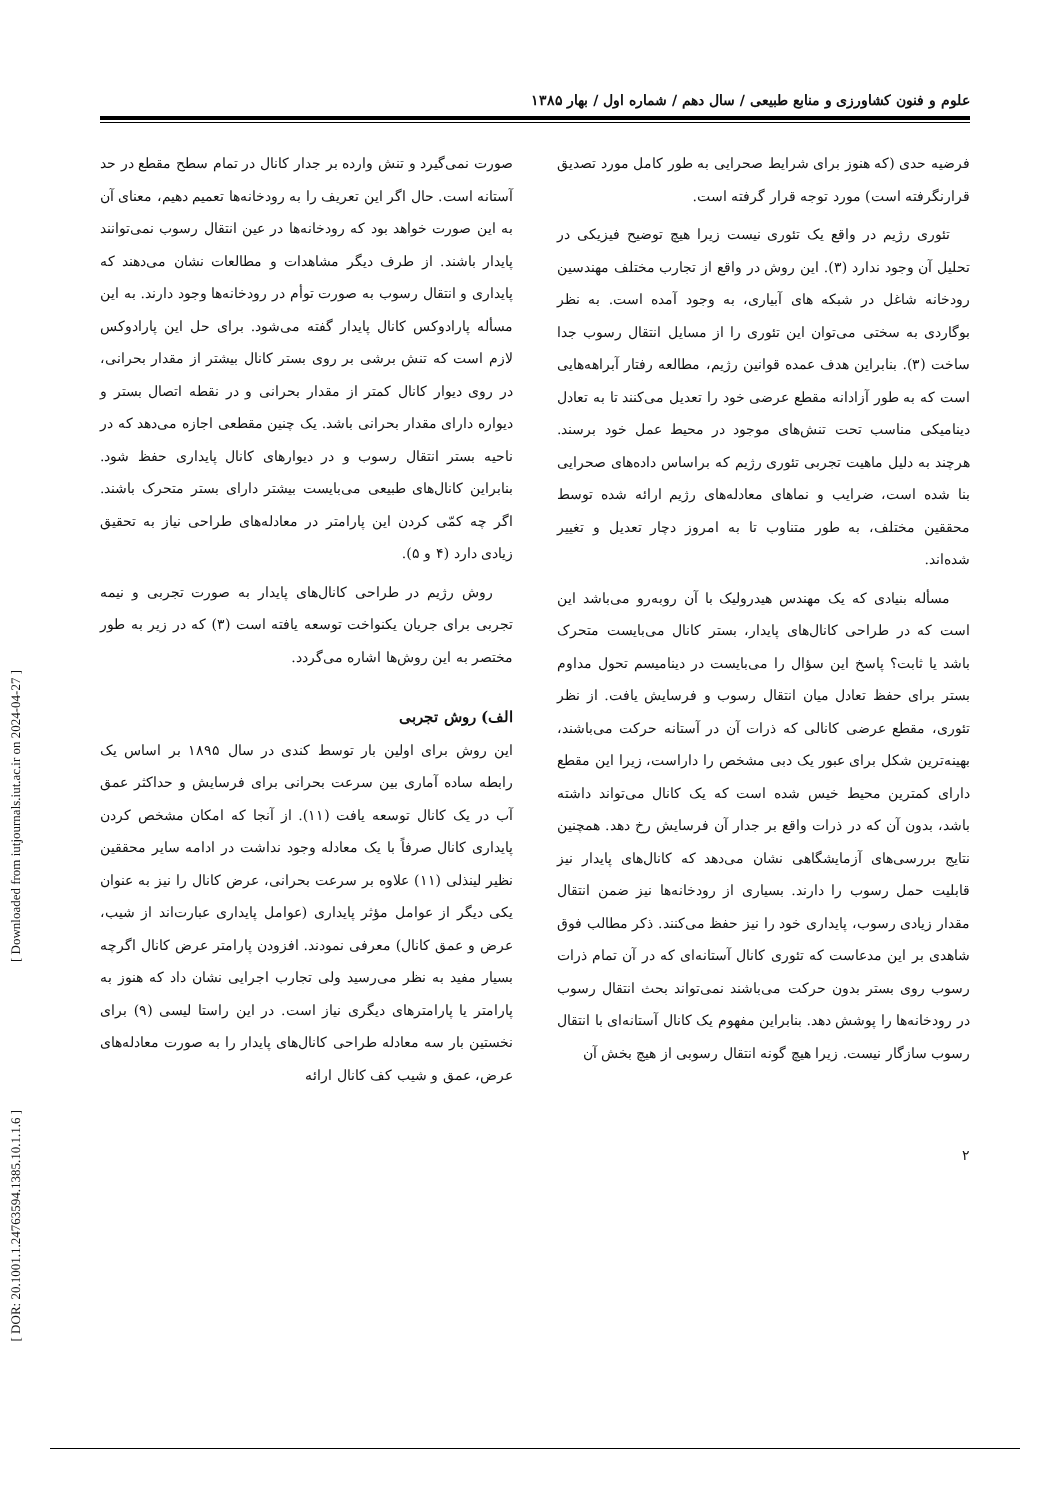علوم و فنون کشاورزی و منابع طبیعی / سال دهم / شماره اول / بهار ۱۳۸۵
فرضیه حدی (که هنوز برای شرایط صحرایی به طور کامل مورد تصدیق قرارنگرفته است) مورد توجه قرار گرفته است.
تئوری رژیم در واقع یک تئوری نیست زیرا هیچ توضیح فیزیکی در تحلیل آن وجود ندارد (۳). این روش در واقع از تجارب مختلف مهندسین رودخانه شاغل در شبکه های آبیاری، به وجود آمده است. به نظر بوگاردی به سختی می‌توان این تئوری را از مسایل انتقال رسوب جدا ساخت (۳). بنابراین هدف عمده قوانین رژیم، مطالعه رفتار آبراهه‌هایی است که به طور آزادانه مقطع عرضی خود را تعدیل می‌کنند تا به تعادل دینامیکی مناسب تحت تنش‌های موجود در محیط عمل خود برسند. هرچند به دلیل ماهیت تجربی تئوری رژیم که براساس داده‌های صحرایی بنا شده است، ضرایب و نماهای معادله‌های رژیم ارائه شده توسط محققین مختلف، به طور متناوب تا به امروز دچار تعدیل و تغییر شده‌اند.
مسأله بنیادی که یک مهندس هیدرولیک با آن روبه‌رو می‌باشد این است که در طراحی کانال‌های پایدار، بستر کانال می‌بایست متحرک باشد یا ثابت؟ پاسخ این سؤال را می‌بایست در دینامیسم تحول مداوم بستر برای حفظ تعادل میان انتقال رسوب و فرسایش یافت. از نظر تئوری، مقطع عرضی کانالی که ذرات آن در آستانه حرکت می‌باشند، بهینه‌ترین شکل برای عبور یک دبی مشخص را داراست، زیرا این مقطع دارای کمترین محیط خیس شده است که یک کانال می‌تواند داشته باشد، بدون آن که در ذرات واقع بر جدار آن فرسایش رخ دهد. همچنین نتایج بررسی‌های آزمایشگاهی نشان می‌دهد که کانال‌های پایدار نیز قابلیت حمل رسوب را دارند. بسیاری از رودخانه‌ها نیز ضمن انتقال مقدار زیادی رسوب، پایداری خود را نیز حفظ می‌کنند. ذکر مطالب فوق شاهدی بر این مدعاست که تئوری کانال آستانه‌ای که در آن تمام ذرات رسوب روی بستر بدون حرکت می‌باشند نمی‌تواند بحث انتقال رسوب در رودخانه‌ها را پوشش دهد. بنابراین مفهوم یک کانال آستانه‌ای با انتقال رسوب سازگار نیست. زیرا هیچ گونه انتقال رسوبی از هیچ بخش آن
صورت نمی‌گیرد و تنش وارده بر جدار کانال در تمام سطح مقطع در حد آستانه است. حال اگر این تعریف را به رودخانه‌ها تعمیم دهیم، معنای آن به این صورت خواهد بود که رودخانه‌ها در عین انتقال رسوب نمی‌توانند پایدار باشند. از طرف دیگر مشاهدات و مطالعات نشان می‌دهند که پایداری و انتقال رسوب به صورت توأم در رودخانه‌ها وجود دارند. به این مسأله پارادوکس کانال پایدار گفته می‌شود. برای حل این پارادوکس لازم است که تنش برشی بر روی بستر کانال بیشتر از مقدار بحرانی، در روی دیوار کانال کمتر از مقدار بحرانی و در نقطه اتصال بستر و دیواره دارای مقدار بحرانی باشد. یک چنین مقطعی اجازه می‌دهد که در ناحیه بستر انتقال رسوب و در دیوارهای کانال پایداری حفظ شود. بنابراین کانال‌های طبیعی می‌بایست بیشتر دارای بستر متحرک باشند. اگر چه کمّی کردن این پارامتر در معادله‌های طراحی نیاز به تحقیق زیادی دارد (۴ و ۵).
روش رژیم در طراحی کانال‌های پایدار به صورت تجربی و نیمه تجربی برای جریان یکنواخت توسعه یافته است (۳) که در زیر به طور مختصر به این روش‌ها اشاره می‌گردد.
الف) روش تجربی
این روش برای اولین بار توسط کندی در سال ۱۸۹۵ بر اساس یک رابطه ساده آماری بین سرعت بحرانی برای فرسایش و حداکثر عمق آب در یک کانال توسعه یافت (۱۱). از آنجا که امکان مشخص کردن پایداری کانال صرفاً با یک معادله وجود نداشت در ادامه سایر محققین نظیر لینذلی (۱۱) علاوه بر سرعت بحرانی، عرض کانال را نیز به عنوان یکی دیگر از عوامل مؤثر پایداری (عوامل پایداری عبارت‌اند از شیب، عرض و عمق کانال) معرفی نمودند. افزودن پارامتر عرض کانال اگرچه بسیار مفید به نظر می‌رسید ولی تجارب اجرایی نشان داد که هنوز به پارامتر یا پارامترهای دیگری نیاز است. در این راستا لیسی (۹) برای نخستین بار سه معادله طراحی کانال‌های پایدار را به صورت معادله‌های عرض، عمق و شیب کف کانال ارائه
۲
[ Downloaded from iutjournals.iut.ac.ir on 2024-04-27 ]
[ DOR: 20.1001.1.24763594.1385.10.1.1.6 ]